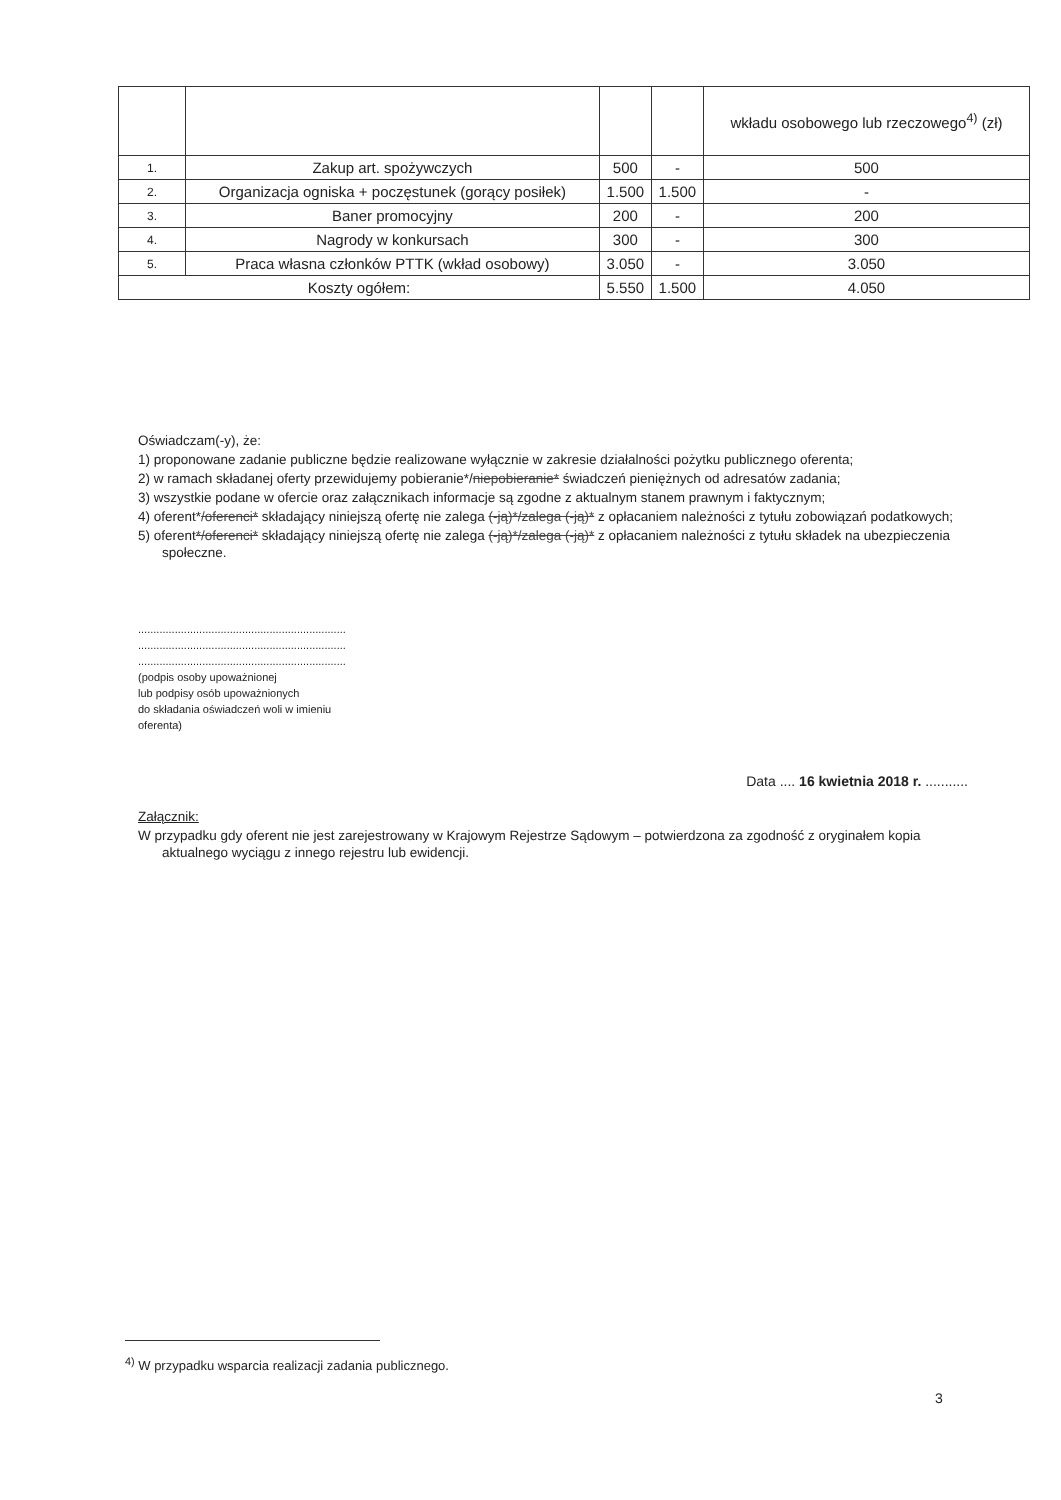| | | | | wkładu osobowego lub rzeczowego<sup>4)</sup> (zł) |
| 1. | Zakup art. spożywczych | 500 | - | 500 |
| 2. | Organizacja ogniska + poczęstunek (gorący posiłek) | 1.500 | 1.500 | - |
| 3. | Baner promocyjny | 200 | - | 200 |
| 4. | Nagrody w konkursach | 300 | - | 300 |
| 5. | Praca własna członków PTTK (wkład osobowy) | 3.050 | - | 3.050 |
| Koszty ogółem: | | 5.550 | 1.500 | 4.050 |
Oświadczam(-y), że:
1) proponowane zadanie publiczne będzie realizowane wyłącznie w zakresie działalności pożytku publicznego oferenta;
2) w ramach składanej oferty przewidujemy pobieranie*/niepobieranie* świadczeń pieniężnych od adresatów zadania;
3) wszystkie podane w ofercie oraz załącznikach informacje są zgodne z aktualnym stanem prawnym i faktycznym;
4) oferent*/oferenci* składający niniejszą ofertę nie zalega (-ją)*/zalega (-ją)* z opłacaniem należności z tytułu zobowiązań podatkowych;
5) oferent*/oferenci* składający niniejszą ofertę nie zalega (-ją)*/zalega (-ją)* z opłacaniem należności z tytułu składek na ubezpieczenia społeczne.
....................................................................
....................................................................
....................................................................
(podpis osoby upoważnionej
lub podpisy osób upoważnionych
do składania oświadczeń woli w imieniu
oferenta)
Data .... 16 kwietnia 2018 r. ...........
Załącznik:
W przypadku gdy oferent nie jest zarejestrowany w Krajowym Rejestrze Sądowym – potwierdzona za zgodność z oryginałem kopia aktualnego wyciągu z innego rejestru lub ewidencji.
<sup>4)</sup> W przypadku wsparcia realizacji zadania publicznego.
3